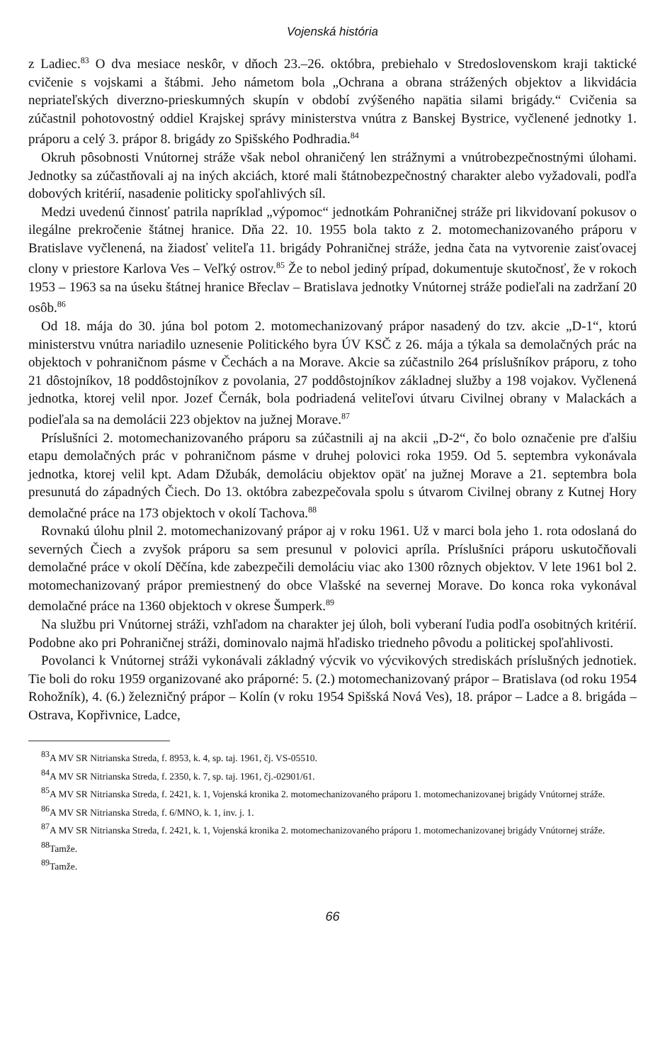Vojenská história
z Ladiec.<sup>83</sup> O dva mesiace neskôr, v dňoch 23.–26. októbra, prebiehalo v Stredoslovenskom kraji taktické cvičenie s vojskami a štábmi. Jeho námetom bola „Ochrana a obrana strážených objektov a likvidácia nepriateľských diverzno-prieskumných skupín v období zvýšeného napätia silami brigády.“ Cvičenia sa zúčastnil pohotovostný oddiel Krajskej správy ministerstva vnútra z Banskej Bystrice, vyčlenené jednotky 1. práporu a celý 3. prápor 8. brigády zo Spišského Podhradia.<sup>84</sup>
Okruh pôsobnosti Vnútornej stráže však nebol ohraničený len strážnymi a vnútrobezpečnostnými úlohami. Jednotky sa zúčastňovali aj na iných akciách, ktoré mali štátnobezpečnostný charakter alebo vyžadovali, podľa dobových kritérií, nasadenie politicky spoľahlivých síl.
Medzi uvedenú činnosť patrila napríklad „výpomoc“ jednotkám Pohraničnej stráže pri likvidovaní pokusov o ilegálne prekročenie štátnej hranice. Dňa 22. 10. 1955 bola takto z 2. motomechanizovaného práporu v Bratislave vyčlenená, na žiadosť veliteľa 11. brigády Pohraničnej stráže, jedna čata na vytvorenie zaisťovacej clony v priestore Karlova Ves – Veľký ostrov.<sup>85</sup> Že to nebol jediný prípad, dokumentuje skutočnosť, že v rokoch 1953 – 1963 sa na úseku štátnej hranice Břeclav – Bratislava jednotky Vnútornej stráže podieľali na zadržaní 20 osôb.<sup>86</sup>
Od 18. mája do 30. júna bol potom 2. motomechanizovaný prápor nasadený do tzv. akcie „D-1“, ktorú ministerstvu vnútra nariadilo uznesenie Politického byra ÚV KSČ z 26. mája a týkala sa demolačných prác na objektoch v pohraničnom pásme v Čechách a na Morave. Akcie sa zúčastnilo 264 príslušníkov práporu, z toho 21 dôstojníkov, 18 poddôstojníkov z povolania, 27 poddôstojníkov základnej služby a 198 vojakov. Vyčlenená jednotka, ktorej velil npor. Jozef Černák, bola podriadená veliteľovi útvaru Civilnej obrany v Malackách a podieľala sa na demolácii 223 objektov na južnej Morave.<sup>87</sup>
Príslušníci 2. motomechanizovaného práporu sa zúčastnili aj na akcii „D-2“, čo bolo označenie pre ďalšiu etapu demolačných prác v pohraničnom pásme v druhej polovici roka 1959. Od 5. septembra vykonávala jednotka, ktorej velil kpt. Adam Džubák, demoláciu objektov opäť na južnej Morave a 21. septembra bola presunutá do západných Čiech. Do 13. októbra zabezpečovala spolu s útvarom Civilnej obrany z Kutnej Hory demolačné práce na 173 objektoch v okolí Tachova.<sup>88</sup>
Rovnakú úlohu plnil 2. motomechanizovaný prápor aj v roku 1961. Už v marci bola jeho 1. rota odoslaná do severných Čiech a zvyšok práporu sa sem presunul v polovici apríla. Príslušníci práporu uskutočňovali demolačné práce v okolí Děčína, kde zabezpečili demoláciu viac ako 1300 rôznych objektov. V lete 1961 bol 2. motomechanizovaný prápor premiestnený do obce Vlašské na severnej Morave. Do konca roka vykonával demolačné práce na 1360 objektoch v okrese Šumperk.<sup>89</sup>
Na službu pri Vnútornej stráži, vzhľadom na charakter jej úloh, boli vyberaní ľudia podľa osobitných kritérií. Podobne ako pri Pohraničnej stráži, dominovalo najmä hľadisko triedneho pôvodu a politickej spoľahlivosti.
Povolanci k Vnútornej stráži vykonávali základný výcvik vo výcvikových strediskách príslušných jednotiek. Tie boli do roku 1959 organizované ako práporné: 5. (2.) motomechanizovaný prápor – Bratislava (od roku 1954 Rohožník), 4. (6.) železničný prápor – Kolín (v roku 1954 Spišská Nová Ves), 18. prápor – Ladce a 8. brigáda – Ostrava, Kopřivnice, Ladce,
<sup>83</sup> A MV SR Nitrianska Streda, f. 8953, k. 4, sp. taj. 1961, čj. VS-05510.
<sup>84</sup> A MV SR Nitrianska Streda, f. 2350, k. 7, sp. taj. 1961, čj.-02901/61.
<sup>85</sup> A MV SR Nitrianska Streda, f. 2421, k. 1, Vojenská kronika 2. motomechanizovaného práporu 1. motomechanizovanej brigády Vnútornej stráže.
<sup>86</sup> A MV SR Nitrianska Streda, f. 6/MNO, k. 1, inv. j. 1.
<sup>87</sup> A MV SR Nitrianska Streda, f. 2421, k. 1, Vojenská kronika 2. motomechanizovaného práporu 1. motomechanizovanej brigády Vnútornej stráže.
<sup>88</sup> Tamže.
<sup>89</sup> Tamže.
66